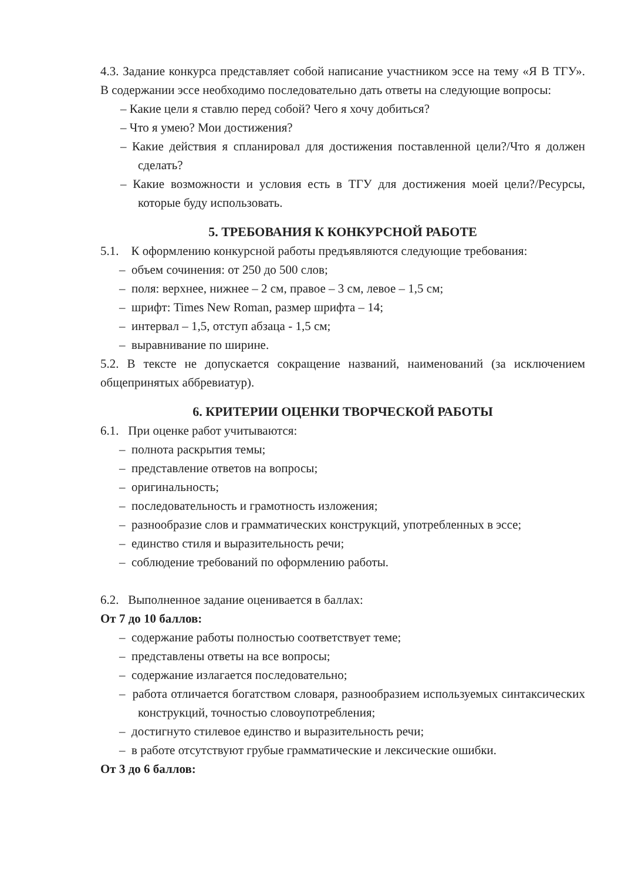4.3. Задание конкурса представляет собой написание участником эссе на тему «Я В ТГУ». В содержании эссе необходимо последовательно дать ответы на следующие вопросы:
– Какие цели я ставлю перед собой? Чего я хочу добиться?
– Что я умею? Мои достижения?
– Какие действия я спланировал для достижения поставленной цели?/Что я должен сделать?
– Какие возможности и условия есть в ТГУ для достижения моей цели?/Ресурсы, которые буду использовать.
5. ТРЕБОВАНИЯ К КОНКУРСНОЙ РАБОТЕ
5.1. К оформлению конкурсной работы предъявляются следующие требования:
– объем сочинения: от 250 до 500 слов;
– поля: верхнее, нижнее – 2 см, правое – 3 см, левое – 1,5 см;
– шрифт: Times New Roman, размер шрифта – 14;
– интервал – 1,5, отступ абзаца - 1,5 см;
– выравнивание по ширине.
5.2. В тексте не допускается сокращение названий, наименований (за исключением общепринятых аббревиатур).
6. КРИТЕРИИ ОЦЕНКИ ТВОРЧЕСКОЙ РАБОТЫ
6.1. При оценке работ учитываются:
– полнота раскрытия темы;
– представление ответов на вопросы;
– оригинальность;
– последовательность и грамотность изложения;
– разнообразие слов и грамматических конструкций, употребленных в эссе;
– единство стиля и выразительность речи;
– соблюдение требований по оформлению работы.
6.2. Выполненное задание оценивается в баллах:
От 7 до 10 баллов:
– содержание работы полностью соответствует теме;
– представлены ответы на все вопросы;
– содержание излагается последовательно;
– работа отличается богатством словаря, разнообразием используемых синтаксических конструкций, точностью словоупотребления;
– достигнуто стилевое единство и выразительность речи;
– в работе отсутствуют грубые грамматические и лексические ошибки.
От 3 до 6 баллов: